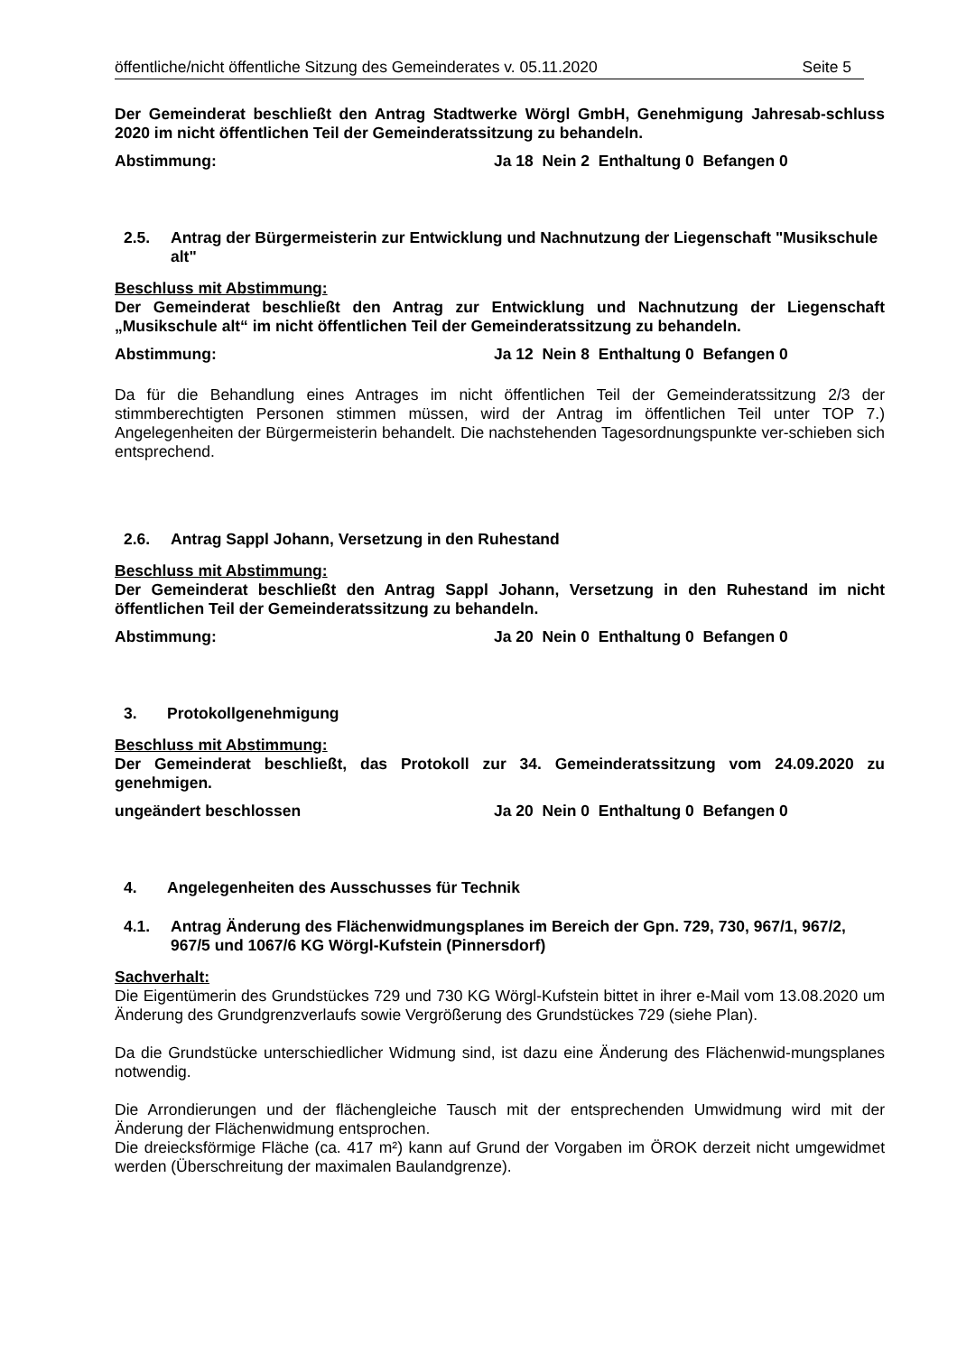öffentliche/nicht öffentliche Sitzung des Gemeinderates v. 05.11.2020 Seite 5
Der Gemeinderat beschließt den Antrag Stadtwerke Wörgl GmbH, Genehmigung Jahresab-schluss 2020 im nicht öffentlichen Teil der Gemeinderatssitzung zu behandeln.
Abstimmung: Ja 18 Nein 2 Enthaltung 0 Befangen 0
2.5. Antrag der Bürgermeisterin zur Entwicklung und Nachnutzung der Liegenschaft "Musikschule alt"
Beschluss mit Abstimmung:
Der Gemeinderat beschließt den Antrag zur Entwicklung und Nachnutzung der Liegenschaft „Musikschule alt“ im nicht öffentlichen Teil der Gemeinderatssitzung zu behandeln.
Abstimmung: Ja 12 Nein 8 Enthaltung 0 Befangen 0
Da für die Behandlung eines Antrages im nicht öffentlichen Teil der Gemeinderatssitzung 2/3 der stimmberechtigten Personen stimmen müssen, wird der Antrag im öffentlichen Teil unter TOP 7.) Angelegenheiten der Bürgermeisterin behandelt. Die nachstehenden Tagesordnungspunkte ver-schieben sich entsprechend.
2.6. Antrag Sappl Johann, Versetzung in den Ruhestand
Beschluss mit Abstimmung:
Der Gemeinderat beschließt den Antrag Sappl Johann, Versetzung in den Ruhestand im nicht öffentlichen Teil der Gemeinderatssitzung zu behandeln.
Abstimmung: Ja 20 Nein 0 Enthaltung 0 Befangen 0
3. Protokollgenehmigung
Beschluss mit Abstimmung:
Der Gemeinderat beschließt, das Protokoll zur 34. Gemeinderatssitzung vom 24.09.2020 zu genehmigen.
ungeändert beschlossen Ja 20 Nein 0 Enthaltung 0 Befangen 0
4. Angelegenheiten des Ausschusses für Technik
4.1. Antrag Änderung des Flächenwidmungsplanes im Bereich der Gpn. 729, 730, 967/1, 967/2, 967/5 und 1067/6 KG Wörgl-Kufstein (Pinnersdorf)
Sachverhalt:
Die Eigentümerin des Grundstückes 729 und 730 KG Wörgl-Kufstein bittet in ihrer e-Mail vom 13.08.2020 um Änderung des Grundgrenzverlaufs sowie Vergrößerung des Grundstückes 729 (siehe Plan).
Da die Grundstücke unterschiedlicher Widmung sind, ist dazu eine Änderung des Flächenwid-mungsplanes notwendig.
Die Arrondierungen und der flächengleiche Tausch mit der entsprechenden Umwidmung wird mit der Änderung der Flächenwidmung entsprochen.
Die dreiecksförmige Fläche (ca. 417 m²) kann auf Grund der Vorgaben im ÖROK derzeit nicht umgewidmet werden (Überschreitung der maximalen Baulandgrenze).